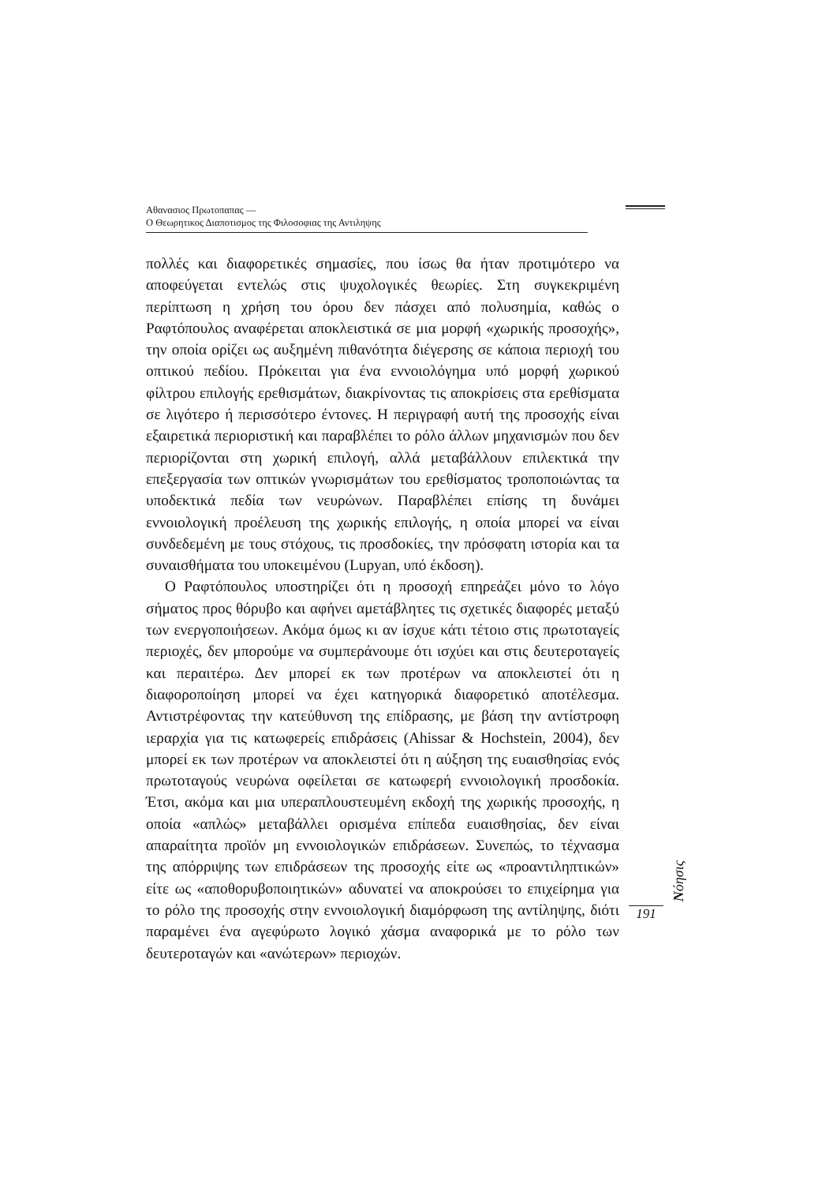Αθανασιος Πρωτοπαπας —
Ο Θεωρητικος Διαποτισμος της Φιλοσοφιας της Αντιληψης
πολλές και διαφορετικές σημασίες, που ίσως θα ήταν προτιμότερο να αποφεύγεται εντελώς στις ψυχολογικές θεωρίες. Στη συγκεκριμένη περίπτωση η χρήση του όρου δεν πάσχει από πολυσημία, καθώς ο Ραφτόπουλος αναφέρεται αποκλειστικά σε μια μορφή «χωρικής προσοχής», την οποία ορίζει ως αυξημένη πιθανότητα διέγερσης σε κάποια περιοχή του οπτικού πεδίου. Πρόκειται για ένα εννοιολόγημα υπό μορφή χωρικού φίλτρου επιλογής ερεθισμάτων, διακρίνοντας τις αποκρίσεις στα ερεθίσματα σε λιγότερο ή περισσότερο έντονες. Η περιγραφή αυτή της προσοχής είναι εξαιρετικά περιοριστική και παραβλέπει το ρόλο άλλων μηχανισμών που δεν περιορίζονται στη χωρική επιλογή, αλλά μεταβάλλουν επιλεκτικά την επεξεργασία των οπτικών γνωρισμάτων του ερεθίσματος τροποποιώντας τα υποδεκτικά πεδία των νευρώνων. Παραβλέπει επίσης τη δυνάμει εννοιολογική προέλευση της χωρικής επιλογής, η οποία μπορεί να είναι συνδεδεμένη με τους στόχους, τις προσδοκίες, την πρόσφατη ιστορία και τα συναισθήματα του υποκειμένου (Lupyan, υπό έκδοση).
Ο Ραφτόπουλος υποστηρίζει ότι η προσοχή επηρεάζει μόνο το λόγο σήματος προς θόρυβο και αφήνει αμετάβλητες τις σχετικές διαφορές μεταξύ των ενεργοποιήσεων. Ακόμα όμως κι αν ίσχυε κάτι τέτοιο στις πρωτοταγείς περιοχές, δεν μπορούμε να συμπεράνουμε ότι ισχύει και στις δευτεροταγείς και περαιτέρω. Δεν μπορεί εκ των προτέρων να αποκλειστεί ότι η διαφοροποίηση μπορεί να έχει κατηγορικά διαφορετικό αποτέλεσμα. Αντιστρέφοντας την κατεύθυνση της επίδρασης, με βάση την αντίστροφη ιεραρχία για τις κατωφερείς επιδράσεις (Ahissar & Hochstein, 2004), δεν μπορεί εκ των προτέρων να αποκλειστεί ότι η αύξηση της ευαισθησίας ενός πρωτοταγούς νευρώνα οφείλεται σε κατωφερή εννοιολογική προσδοκία. Έτσι, ακόμα και μια υπεραπλουστευμένη εκδοχή της χωρικής προσοχής, η οποία «απλώς» μεταβάλλει ορισμένα επίπεδα ευαισθησίας, δεν είναι απαραίτητα προϊόν μη εννοιολογικών επιδράσεων. Συνεπώς, το τέχνασμα της απόρριψης των επιδράσεων της προσοχής είτε ως «προαντιληπτικών» είτε ως «αποθορυβοποιητικών» αδυνατεί να αποκρούσει το επιχείρημα για το ρόλο της προσοχής στην εννοιολογική διαμόρφωση της αντίληψης, διότι παραμένει ένα αγεφύρωτο λογικό χάσμα αναφορικά με το ρόλο των δευτεροταγών και «ανώτερων» περιοχών.
Nόησις
191